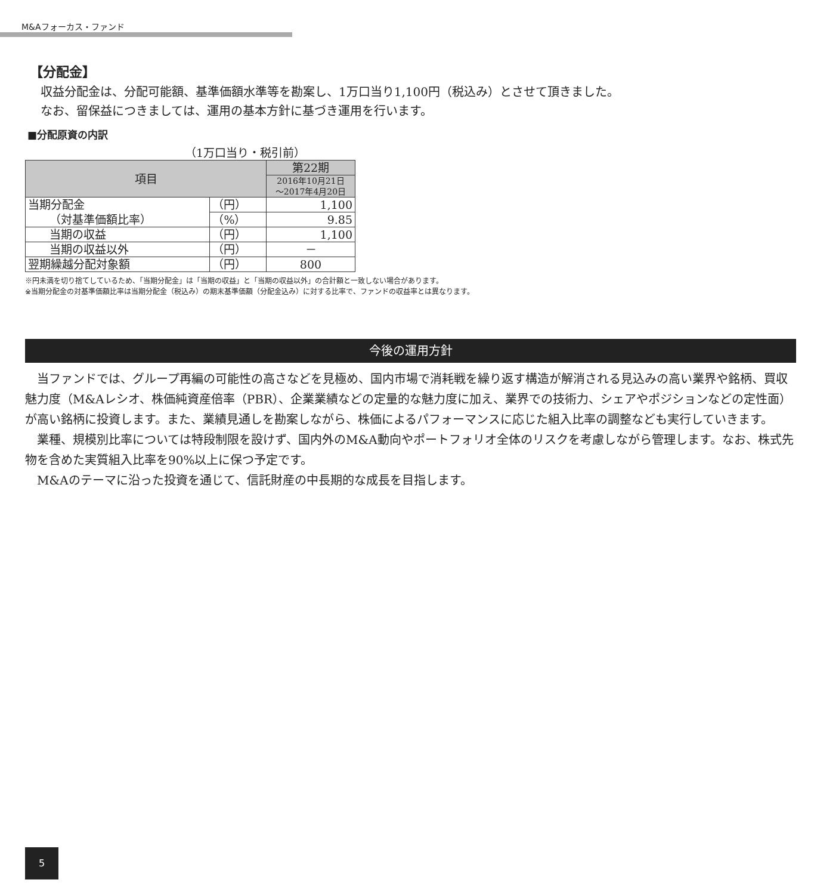M&Aフォーカス・ファンド
【分配金】
収益分配金は、分配可能額、基準価額水準等を勘案し、1万口当り1,100円（税込み）とさせて頂きました。
なお、留保益につきましては、運用の基本方針に基づき運用を行います。
■分配原資の内訳
（1万口当り・税引前）
| 項目 | | 第22期 |
| --- | --- | --- |
| | | 2016年10月21日 ～2017年4月20日 |
| 当期分配金 | （円） | 1,100 |
| （対基準価額比率） | （%） | 9.85 |
| 当期の収益 | （円） | 1,100 |
| 当期の収益以外 | （円） | － |
| 翌期繰越分配対象額 | （円） | 800 |
※円未満を切り捨てしているため、「当期分配金」は「当期の収益」と「当期の収益以外」の合計額と一致しない場合があります。
※当期分配金の対基準価額比率は当期分配金（税込み）の期末基準価額（分配金込み）に対する比率で、ファンドの収益率とは異なります。
今後の運用方針
　当ファンドでは、グループ再編の可能性の高さなどを見極め、国内市場で消耗戦を繰り返す構造が解消される見込みの高い業界や銘柄、買収魅力度（M&Aレシオ、株価純資産倍率（PBR）、企業業績などの定量的な魅力度に加え、業界での技術力、シェアやポジションなどの定性面）が高い銘柄に投資します。また、業績見通しを勘案しながら、株価によるパフォーマンスに応じた組入比率の調整なども実行していきます。
　業種、規模別比率については特段制限を設けず、国内外のM&A動向やポートフォリオ全体のリスクを考慮しながら管理します。なお、株式先物を含めた実質組入比率を90%以上に保つ予定です。
　M&Aのテーマに沿った投資を通じて、信託財産の中長期的な成長を目指します。
5